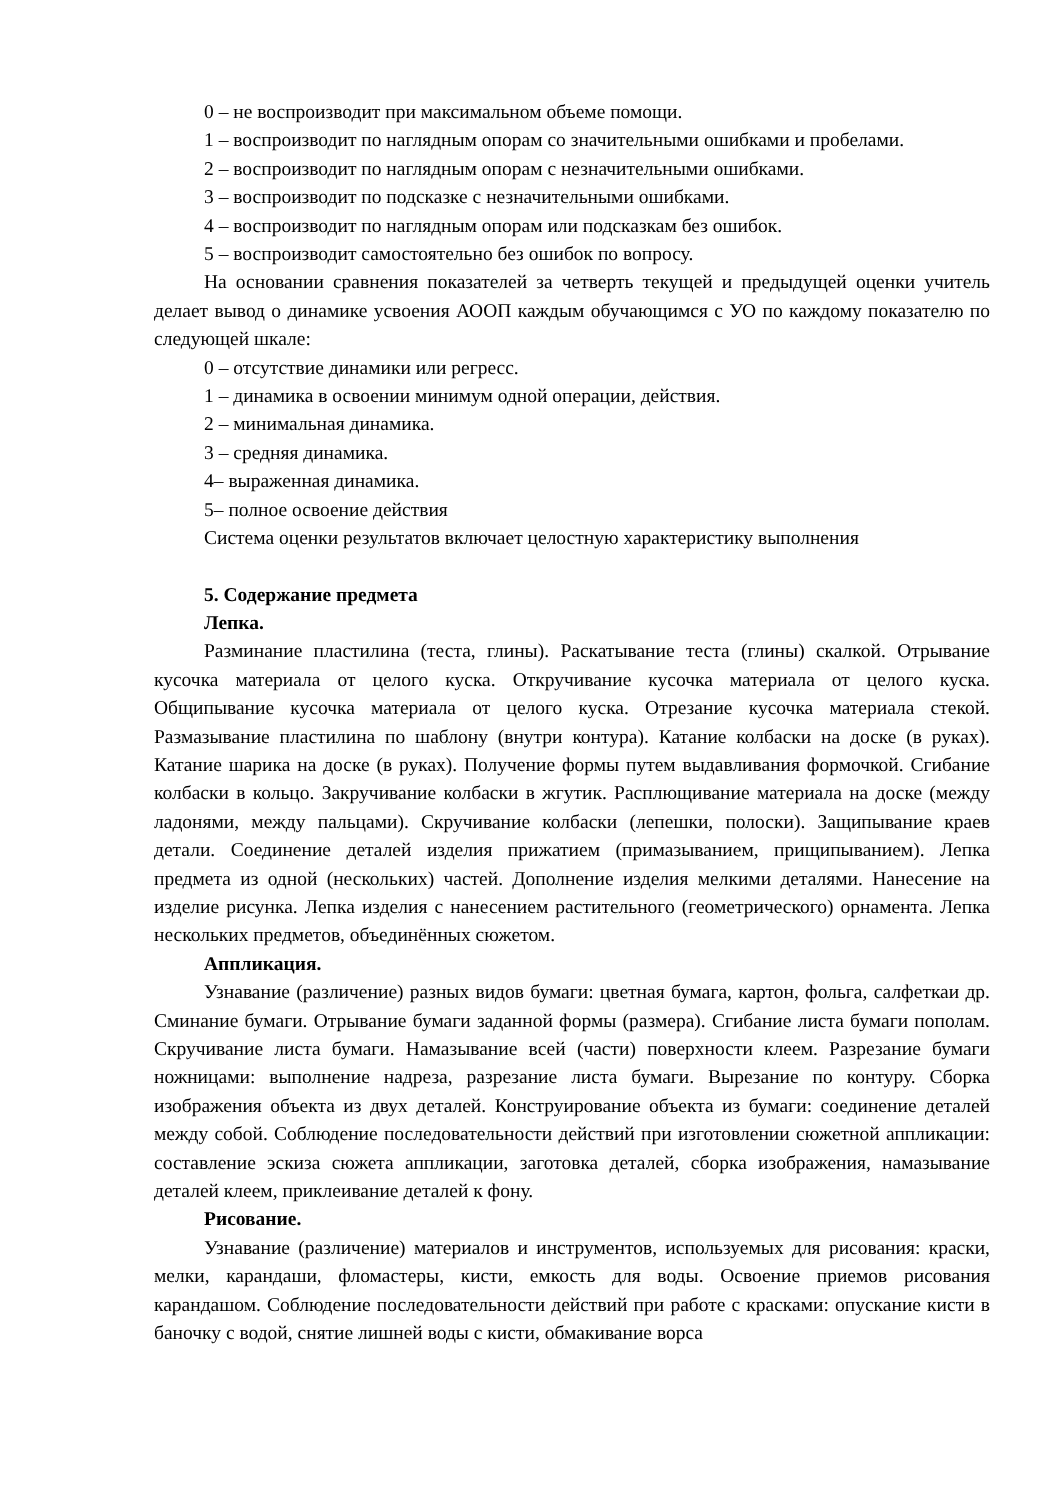0 – не воспроизводит при максимальном объеме помощи.
1 – воспроизводит по наглядным опорам со значительными ошибками и пробелами.
2 – воспроизводит по наглядным опорам с незначительными ошибками.
3 – воспроизводит по подсказке с незначительными ошибками.
4 – воспроизводит по наглядным опорам или подсказкам без ошибок.
5 – воспроизводит самостоятельно без ошибок по вопросу.
На основании сравнения показателей за четверть текущей и предыдущей оценки учитель делает вывод о динамике усвоения АООП каждым обучающимся с УО по каждому показателю по следующей шкале:
0 – отсутствие динамики или регресс.
1 – динамика в освоении минимум одной операции, действия.
2 – минимальная динамика.
3 – средняя динамика.
4– выраженная динамика.
5– полное освоение действия
Система оценки результатов включает целостную характеристику выполнения
5. Содержание предмета
Лепка.
Разминание пластилина (теста, глины). Раскатывание теста (глины) скалкой. Отрывание кусочка материала от целого куска. Откручивание кусочка материала от целого куска. Общипывание кусочка материала от целого куска. Отрезание кусочка материала стекой. Размазывание пластилина по шаблону (внутри контура). Катание колбаски на доске (в руках). Катание шарика на доске (в руках). Получение формы путем выдавливания формочкой. Сгибание колбаски в кольцо. Закручивание колбаски в жгутик. Расплющивание материала на доске (между ладонями, между пальцами). Скручивание колбаски (лепешки, полоски). Защипывание краев детали. Соединение деталей изделия прижатием (примазыванием, прищипыванием). Лепка предмета из одной (нескольких) частей. Дополнение изделия мелкими деталями. Нанесение на изделие рисунка. Лепка изделия с нанесением растительного (геометрического) орнамента. Лепка нескольких предметов, объединённых сюжетом.
Аппликация.
Узнавание (различение) разных видов бумаги: цветная бумага, картон, фольга, салфеткаи др. Сминание бумаги. Отрывание бумаги заданной формы (размера). Сгибание листа бумаги пополам. Скручивание листа бумаги. Намазывание всей (части) поверхности клеем. Разрезание бумаги ножницами: выполнение надреза, разрезание листа бумаги. Вырезание по контуру. Сборка изображения объекта из двух деталей. Конструирование объекта из бумаги: соединение деталей между собой. Соблюдение последовательности действий при изготовлении сюжетной аппликации: составление эскиза сюжета аппликации, заготовка деталей, сборка изображения, намазывание деталей клеем, приклеивание деталей к фону.
Рисование.
Узнавание (различение) материалов и инструментов, используемых для рисования: краски, мелки, карандаши, фломастеры, кисти, емкость для воды. Освоение приемов рисования карандашом. Соблюдение последовательности действий при работе с красками: опускание кисти в баночку с водой, снятие лишней воды с кисти, обмакивание ворса